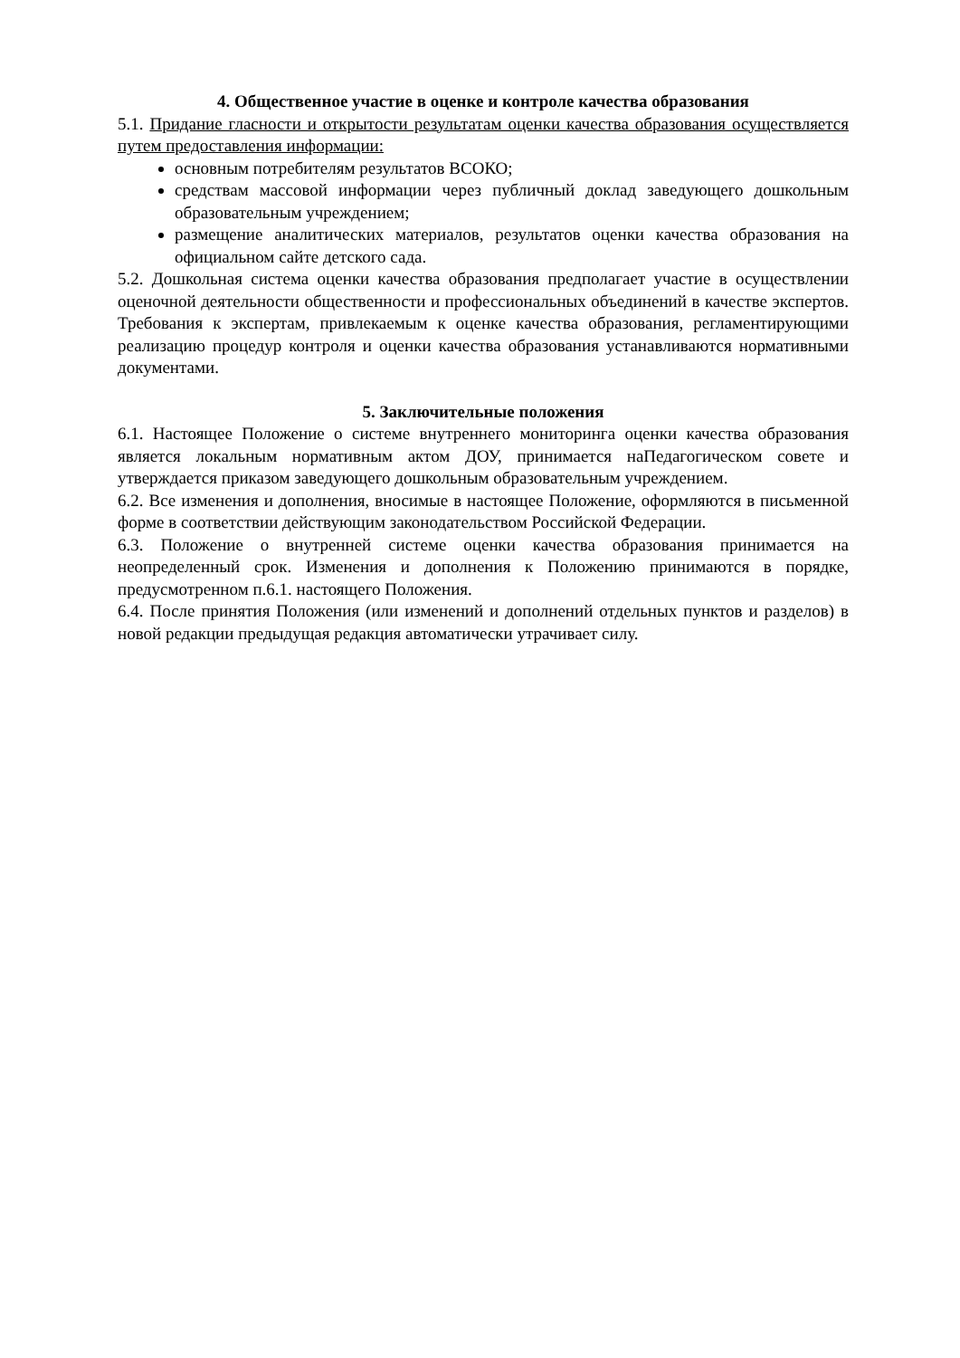4. Общественное участие в оценке и контроле качества образования
5.1. Придание гласности и открытости результатам оценки качества образования осуществляется путем предоставления информации:
основным потребителям результатов ВСОКО;
средствам массовой информации через публичный доклад заведующего дошкольным образовательным учреждением;
размещение аналитических материалов, результатов оценки качества образования на официальном сайте детского сада.
5.2. Дошкольная система оценки качества образования предполагает участие в осуществлении оценочной деятельности общественности и профессиональных объединений в качестве экспертов. Требования к экспертам, привлекаемым к оценке качества образования, регламентирующими реализацию процедур контроля и оценки качества образования устанавливаются нормативными документами.
5. Заключительные положения
6.1. Настоящее Положение о системе внутреннего мониторинга оценки качества образования является локальным нормативным актом ДОУ, принимается наПедагогическом совете и утверждается приказом заведующего дошкольным образовательным учреждением.
6.2. Все изменения и дополнения, вносимые в настоящее Положение, оформляются в письменной форме в соответствии действующим законодательством Российской Федерации.
6.3. Положение о внутренней системе оценки качества образования принимается на неопределенный срок. Изменения и дополнения к Положению принимаются в порядке, предусмотренном п.6.1. настоящего Положения.
6.4. После принятия Положения (или изменений и дополнений отдельных пунктов и разделов) в новой редакции предыдущая редакция автоматически утрачивает силу.